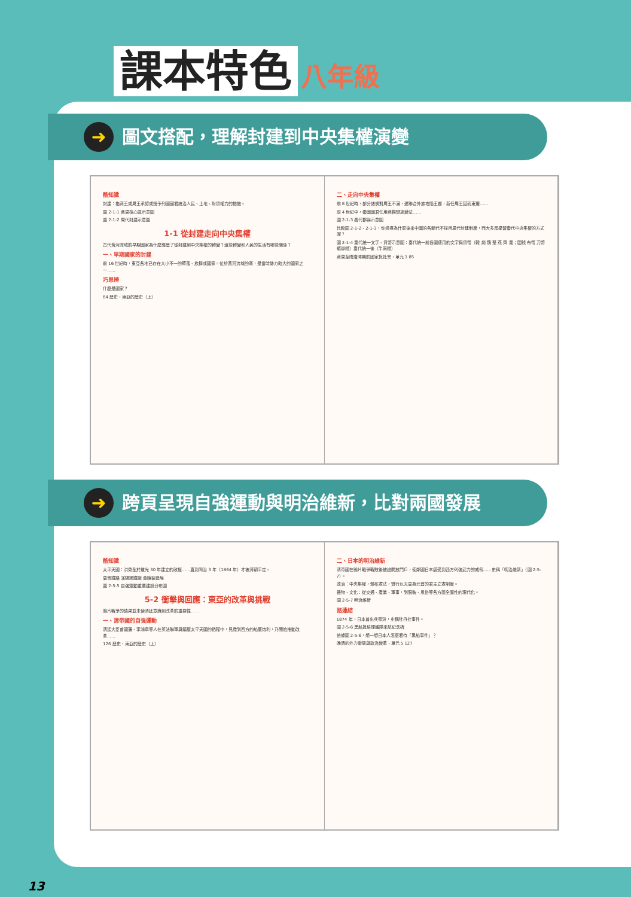課本特色 八年級
➜ 圖文搭配，理解封建到中央集權演變
酷知識
封建：指商王或周王承認或授予列國國君統治人民、土地、財貨權力的措施。
圖 2-1-1 商周核心區示意圖
圖 2-1-2 周代封建示意圖
1-1 從封建走向中央集權
古代黃河流域的早期國家為什麼經歷了從封建到中央集權的轉變？這些轉變和人民的生活有哪些關係？
一、早期國家的封建
前 16 世紀時，東亞各地已存在大小不一的聚落、族群或國家。位於黃河流域的商，是當時勢力較大的國家之一……
巧思辨
什麼是國家？
84 歷史・東亞的歷史（上）
二、走向中央集權
前 8 世紀時，部分諸侯對周王不滿，遂聯合外族攻陷王都，新任周王因而東遷……
前 4 世紀中，秦國國君任用商鞅實施變法……
圖 2-1-3 秦代郡縣示意圖
比較圖 2-1-2、2-1-3，你覺得為什麼後來中國的各朝代不採用周代封建制度，而大多是學習秦代中央集權的方式呢？
圖 2-1-4 秦代統一文字、貨幣示意圖：秦代統一前各國使用的文字與貨幣（韓 趙 魏 楚 燕 齊 秦；圜錢 布幣 刀幣 蟻鼻錢）秦代統一後（半兩錢）
商周至隋唐時期的國家與社會・單元 1 85
➜ 跨頁呈現自強運動與明治維新，比對兩國發展
酷知識
太平天國：洪秀全於道光 30 年建立的政權……直到同治 3 年（1864 年）才被清朝平定。
唐胥鐵路 漢陽鋼鐵廠 金陵製造局
圖 2-5-5 自強運動重要建設分布圖
5-2 衝擊與回應：東亞的改革與挑戰
鴉片戰爭的結果並未使清廷意識到改革的重要性……
一、清帝國的自強運動
清廷大臣曾國藩、李鴻章等人在英法聯軍與鎮壓太平天國的過程中，見識到西方的船堅炮利，乃開始推動改革……
126 歷史・東亞的歷史（上）
二、日本的明治維新
清帝國在鴉片戰爭戰敗後被迫開放門戶，使鄰國日本感受到西方列強武力的威脅……史稱「明治維新」（圖 2-5-7）。
政治：中央集權，頒布憲法，實行以天皇為元首的君主立憲制度。
器物、文化：從交通、產業、軍事，到服裝、風俗等各方面全面性的現代化。
圖 2-5-7 明治維新
路連結
1874 年，日本曾出兵臺灣，史稱牡丹社事件。
圖 2-5-6 黑船與培理艦隊來航紀念碑
依據圖 2-5-6，想一想日本人怎麼看待「黑船事件」？
晚清的外力衝擊與政治變革・單元 5 127
13